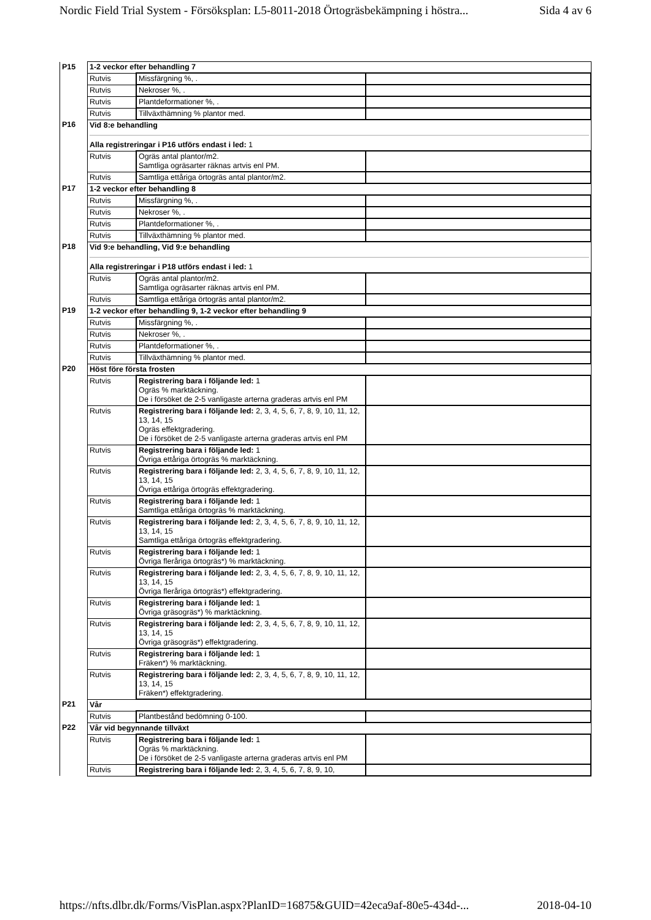Nordic Field Trial System - Försöksplan: L5-8011-2018 Örtogräsbekämpning i höstra... Sida 4 av 6
| P15 | 1-2 veckor efter behandling 7 | | |
| | Rutvis | Missfärgning %, . | |
| | Rutvis | Nekroser %, . | |
| | Rutvis | Plantdeformationer %, . | |
| | Rutvis | Tillväxthämning % plantor med. | |
| P16 | Vid 8:e behandling Alla registreringar i P16 utförs endast i led: 1 | | |
| | Rutvis | Ogräs antal plantor/m2. Samtliga ogräsarter räknas artvis enl PM. | |
| | Rutvis | Samtliga ettåriga örtogräs antal plantor/m2. | |
| P17 | 1-2 veckor efter behandling 8 | | |
| | Rutvis | Missfärgning %, . | |
| | Rutvis | Nekroser %, . | |
| | Rutvis | Plantdeformationer %, . | |
| | Rutvis | Tillväxthämning % plantor med. | |
| P18 | Vid 9:e behandling, Vid 9:e behandling Alla registreringar i P18 utförs endast i led: 1 | | |
| | Rutvis | Ogräs antal plantor/m2. Samtliga ogräsarter räknas artvis enl PM. | |
| | Rutvis | Samtliga ettåriga örtogräs antal plantor/m2. | |
| P19 | 1-2 veckor efter behandling 9, 1-2 veckor efter behandling 9 | | |
| | Rutvis | Missfärgning %, . | |
| | Rutvis | Nekroser %, . | |
| | Rutvis | Plantdeformationer %, . | |
| | Rutvis | Tillväxthämning % plantor med. | |
| P20 | Höst före första frosten | | |
| | Rutvis | Registrering bara i följande led: 1 Ogräs % marktäckning. De i försöket de 2-5 vanligaste arterna graderas artvis enl PM | |
| | Rutvis | Registrering bara i följande led: 2, 3, 4, 5, 6, 7, 8, 9, 10, 11, 12, 13, 14, 15 Ogräs effektgradering. De i försöket de 2-5 vanligaste arterna graderas artvis enl PM | |
| | Rutvis | Registrering bara i följande led: 1 Övriga ettåriga örtogräs % marktäckning. | |
| | Rutvis | Registrering bara i följande led: 2, 3, 4, 5, 6, 7, 8, 9, 10, 11, 12, 13, 14, 15 Övriga ettåriga örtogräs effektgradering. | |
| | Rutvis | Registrering bara i följande led: 1 Samtliga ettåriga örtogräs % marktäckning. | |
| | Rutvis | Registrering bara i följande led: 2, 3, 4, 5, 6, 7, 8, 9, 10, 11, 12, 13, 14, 15 Samtliga ettåriga örtogräs effektgradering. | |
| | Rutvis | Registrering bara i följande led: 1 Övriga fleråriga örtogräs*) % marktäckning. | |
| | Rutvis | Registrering bara i följande led: 2, 3, 4, 5, 6, 7, 8, 9, 10, 11, 12, 13, 14, 15 Övriga fleråriga örtogräs*) effektgradering. | |
| | Rutvis | Registrering bara i följande led: 1 Övriga gräsogräs*) % marktäckning. | |
| | Rutvis | Registrering bara i följande led: 2, 3, 4, 5, 6, 7, 8, 9, 10, 11, 12, 13, 14, 15 Övriga gräsogräs*) effektgradering. | |
| | Rutvis | Registrering bara i följande led: 1 Fräken*) % marktäckning. | |
| | Rutvis | Registrering bara i följande led: 2, 3, 4, 5, 6, 7, 8, 9, 10, 11, 12, 13, 14, 15 Fräken*) effektgradering. | |
| P21 | Vår | | |
| | Rutvis | Plantbestånd bedömning 0-100. | |
| P22 | Vår vid begynnande tillväxt | | |
| | Rutvis | Registrering bara i följande led: 1 Ogräs % marktäckning. De i försöket de 2-5 vanligaste arterna graderas artvis enl PM | |
| | Rutvis | Registrering bara i följande led: 2, 3, 4, 5, 6, 7, 8, 9, 10, | |
https://nfts.dlbr.dk/Forms/VisPlan.aspx?PlanID=16875&GUID=42eca9af-80e5-434d-... 2018-04-10